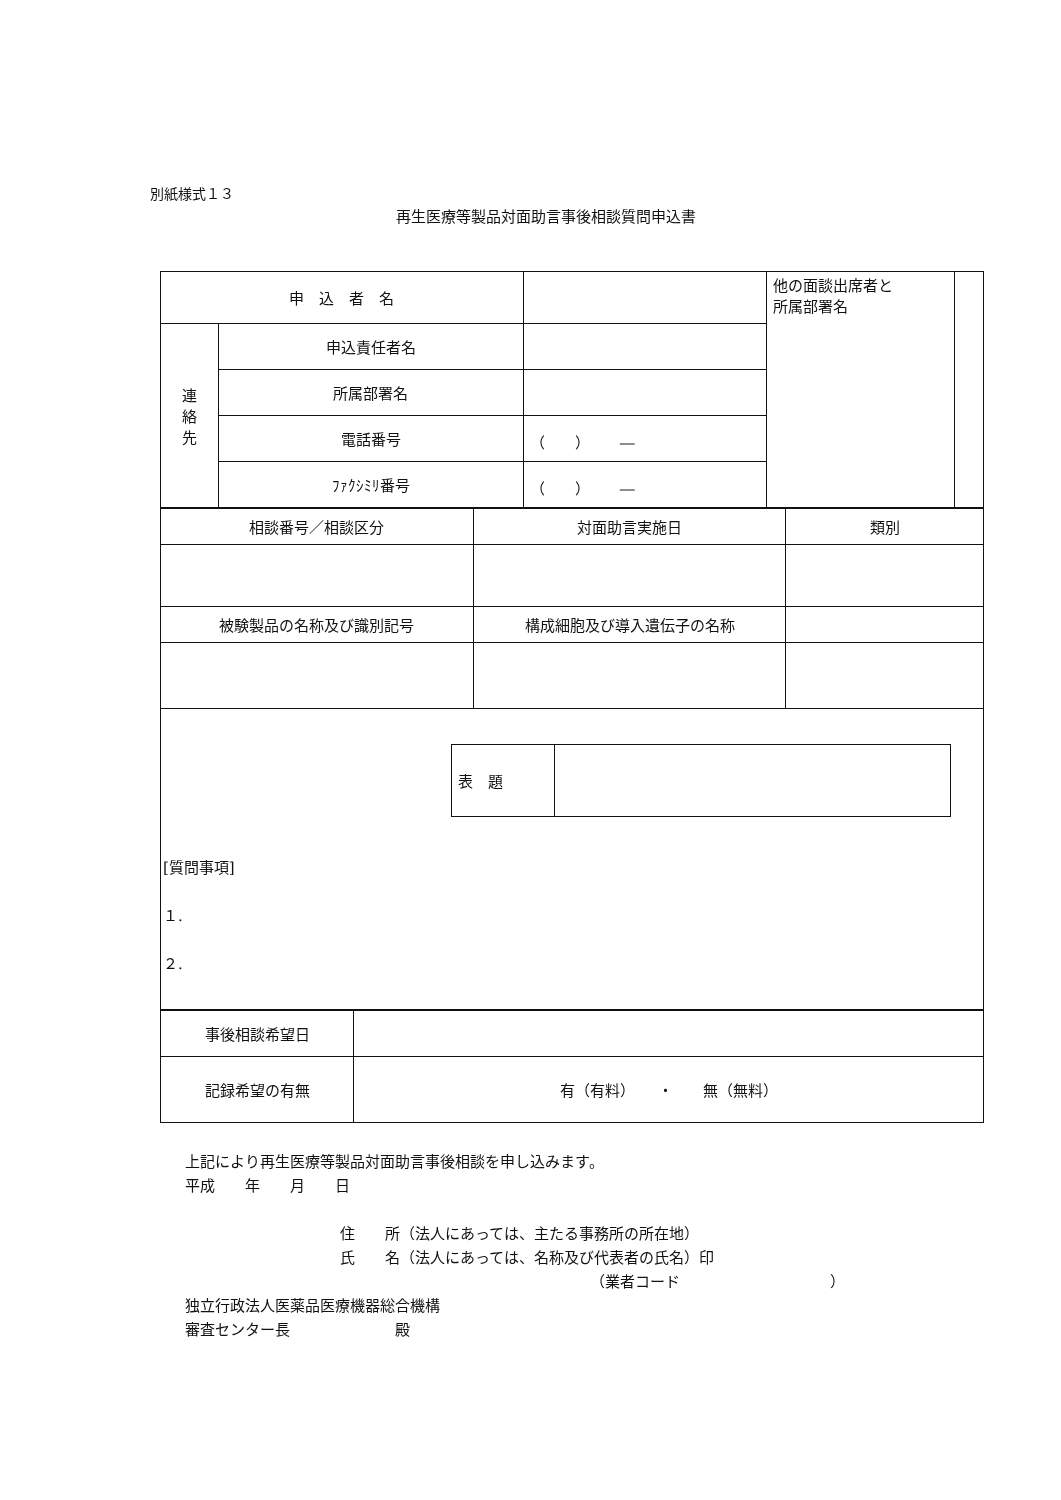別紙様式１３
再生医療等製品対面助言事後相談質問申込書
| 申 込 者 名 | | | 他の面談出席者と 所属部署名 | |
| 連 絡 先 | 申込責任者名 | | | |
| | 所属部署名 | | | |
| | 電話番号 | （ ） ― | | |
| | ﾌｧｸｼﾐﾘ番号 | （ ） ― | | |
| 相談番号／相談区分 | 対面助言実施日 | 類別 |
| 被験製品の名称及び識別記号 | 構成細胞及び導入遺伝子の名称 | |
| 表 題 | |
[質問事項]
１.
２.
| 事後相談希望日 | |
| 記録希望の有無 | 有（有料） ・ 無（無料） |
上記により再生医療等製品対面助言事後相談を申し込みます。
平成　　年　　月　　日
住　　所（法人にあっては、主たる事務所の所在地）
氏　　名（法人にあっては、名称及び代表者の氏名）印
（業者コード　　　　　　　　　　）
独立行政法人医薬品医療機器総合機構
審査センター長　　　　　　　殿